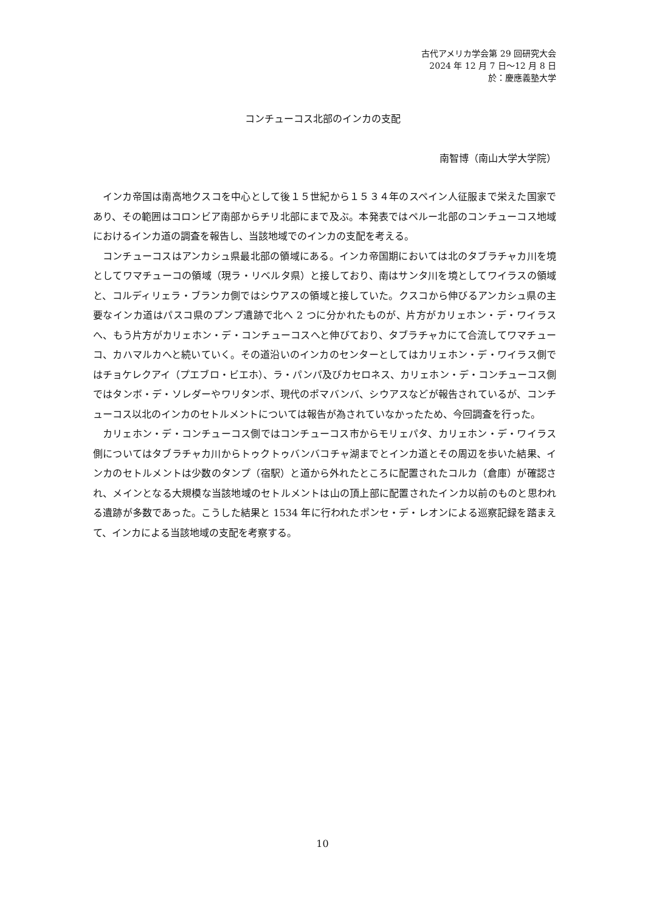古代アメリカ学会第 29 回研究大会
2024 年 12 月 7 日～12 月 8 日
於：慶應義塾大学
コンチューコス北部のインカの支配
南智博（南山大学大学院）
インカ帝国は南高地クスコを中心として後１５世紀から１５３４年のスペイン人征服まで栄えた国家であり、その範囲はコロンビア南部からチリ北部にまで及ぶ。本発表ではペルー北部のコンチューコス地域におけるインカ道の調査を報告し、当該地域でのインカの支配を考える。
コンチューコスはアンカシュ県最北部の領域にある。インカ帝国期においては北のタブラチャカ川を境としてワマチューコの領域（現ラ・リベルタ県）と接しており、南はサンタ川を境としてワイラスの領域と、コルディリェラ・ブランカ側ではシウアスの領域と接していた。クスコから伸びるアンカシュ県の主要なインカ道はパスコ県のプンプ遺跡で北へ 2 つに分かれたものが、片方がカリェホン・デ・ワイラスへ、もう片方がカリェホン・デ・コンチューコスへと伸びており、タブラチャカにて合流してワマチューコ、カハマルカへと続いていく。その道沿いのインカのセンターとしてはカリェホン・デ・ワイラス側ではチョケレクアイ（プエブロ・ビエホ）、ラ・パンパ及びカセロネス、カリェホン・デ・コンチューコス側ではタンボ・デ・ソレダーやワリタンボ、現代のポマバンバ、シウアスなどが報告されているが、コンチューコス以北のインカのセトルメントについては報告が為されていなかったため、今回調査を行った。
カリェホン・デ・コンチューコス側ではコンチューコス市からモリェパタ、カリェホン・デ・ワイラス側についてはタブラチャカ川からトゥクトゥバンバコチャ湖までとインカ道とその周辺を歩いた結果、インカのセトルメントは少数のタンプ（宿駅）と道から外れたところに配置されたコルカ（倉庫）が確認され、メインとなる大規模な当該地域のセトルメントは山の頂上部に配置されたインカ以前のものと思われる遺跡が多数であった。こうした結果と 1534 年に行われたポンセ・デ・レオンによる巡察記録を踏まえて、インカによる当該地域の支配を考察する。
10